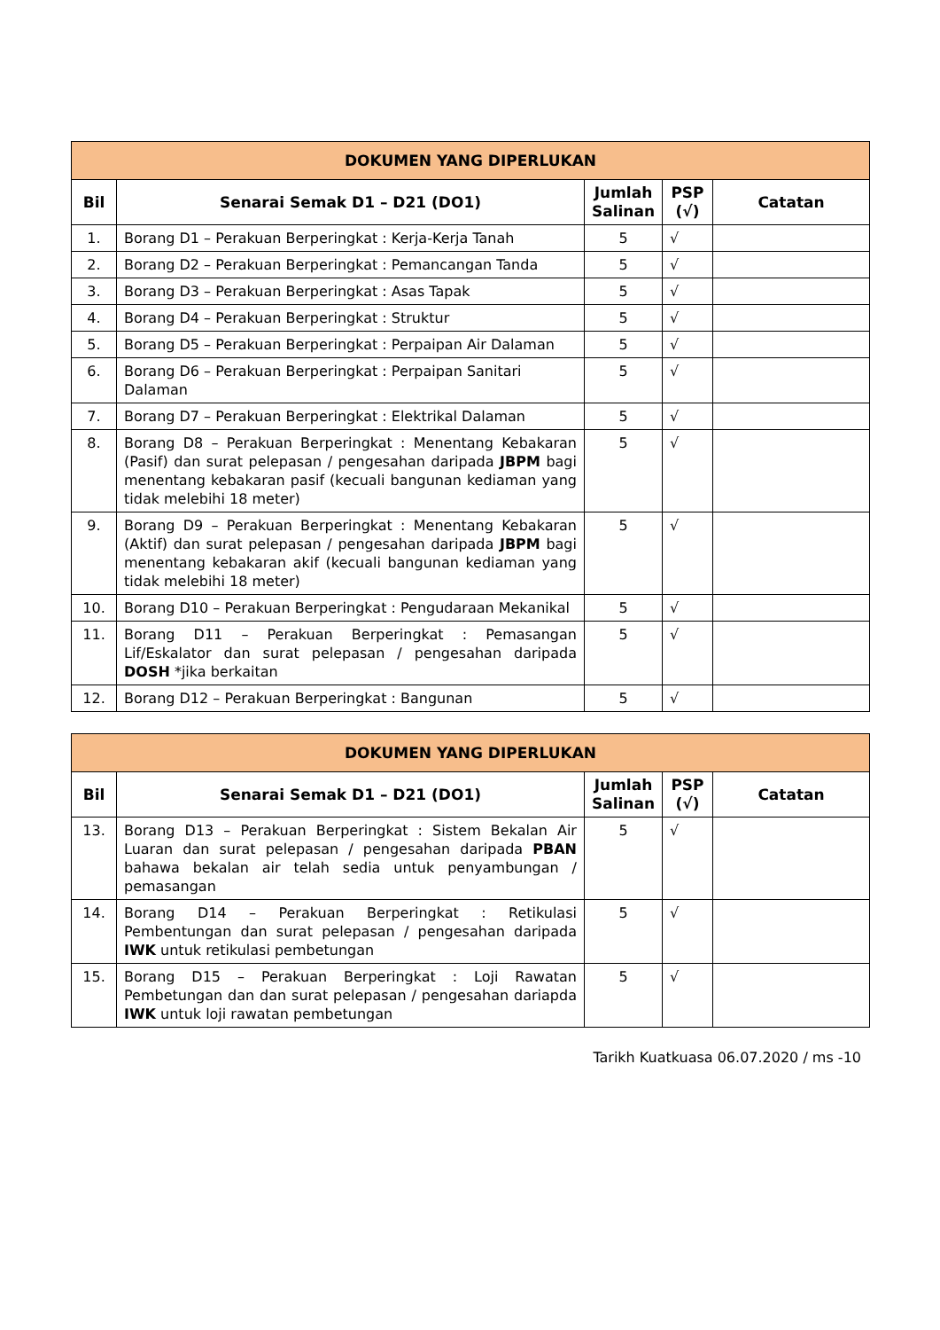| DOKUMEN YANG DIPERLUKAN | | | | |
| --- | --- | --- | --- | --- |
| Bil | Senarai Semak D1 – D21 (DO1) | Jumlah Salinan | PSP (√) | Catatan |
| 1. | Borang D1 – Perakuan Berperingkat : Kerja-Kerja Tanah | 5 | √ | |
| 2. | Borang D2 – Perakuan Berperingkat : Pemancangan Tanda | 5 | √ | |
| 3. | Borang D3 – Perakuan Berperingkat : Asas Tapak | 5 | √ | |
| 4. | Borang D4 – Perakuan Berperingkat : Struktur | 5 | √ | |
| 5. | Borang D5 – Perakuan Berperingkat : Perpaipan Air Dalaman | 5 | √ | |
| 6. | Borang D6 – Perakuan Berperingkat : Perpaipan Sanitari Dalaman | 5 | √ | |
| 7. | Borang D7 – Perakuan Berperingkat : Elektrikal Dalaman | 5 | √ | |
| 8. | Borang D8 – Perakuan Berperingkat : Menentang Kebakaran (Pasif) dan surat pelepasan / pengesahan daripada JBPM bagi menentang kebakaran pasif (kecuali bangunan kediaman yang tidak melebihi 18 meter) | 5 | √ | |
| 9. | Borang D9 – Perakuan Berperingkat : Menentang Kebakaran (Aktif) dan surat pelepasan / pengesahan daripada JBPM bagi menentang kebakaran akif (kecuali bangunan kediaman yang tidak melebihi 18 meter) | 5 | √ | |
| 10. | Borang D10 – Perakuan Berperingkat : Pengudaraan Mekanikal | 5 | √ | |
| 11. | Borang D11 – Perakuan Berperingkat : Pemasangan Lif/Eskalator dan surat pelepasan / pengesahan daripada DOSH *jika berkaitan | 5 | √ | |
| 12. | Borang D12 – Perakuan Berperingkat : Bangunan | 5 | √ | |
| DOKUMEN YANG DIPERLUKAN | | | | |
| --- | --- | --- | --- | --- |
| Bil | Senarai Semak D1 – D21 (DO1) | Jumlah Salinan | PSP (√) | Catatan |
| 13. | Borang D13 – Perakuan Berperingkat : Sistem Bekalan Air Luaran dan surat pelepasan / pengesahan daripada PBAN bahawa bekalan air telah sedia untuk penyambungan / pemasangan | 5 | √ | |
| 14. | Borang D14 – Perakuan Berperingkat : Retikulasi Pembentungan dan surat pelepasan / pengesahan daripada IWK untuk retikulasi pembetungan | 5 | √ | |
| 15. | Borang D15 – Perakuan Berperingkat : Loji Rawatan Pembetungan dan dan surat pelepasan / pengesahan dariapda IWK untuk loji rawatan pembetungan | 5 | √ | |
Tarikh Kuatkuasa 06.07.2020 / ms -10